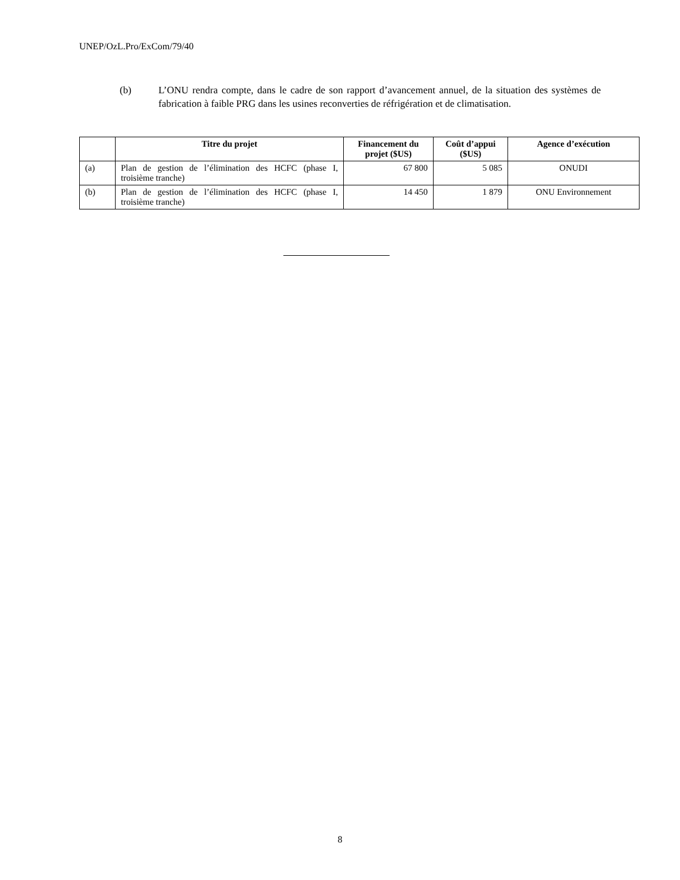UNEP/OzL.Pro/ExCom/79/40
(b) L’ONU rendra compte, dans le cadre de son rapport d’avancement annuel, de la situation des systèmes de fabrication à faible PRG dans les usines reconverties de réfrigération et de climatisation.
| | Titre du projet | Financement du projet ($US) | Coût d’appui ($US) | Agence d’exécution |
| --- | --- | --- | --- | --- |
| (a) | Plan de gestion de l’élimination des HCFC (phase I, troisième tranche) | 67 800 | 5 085 | ONUDI |
| (b) | Plan de gestion de l’élimination des HCFC (phase I, troisième tranche) | 14 450 | 1 879 | ONU Environnement |
8